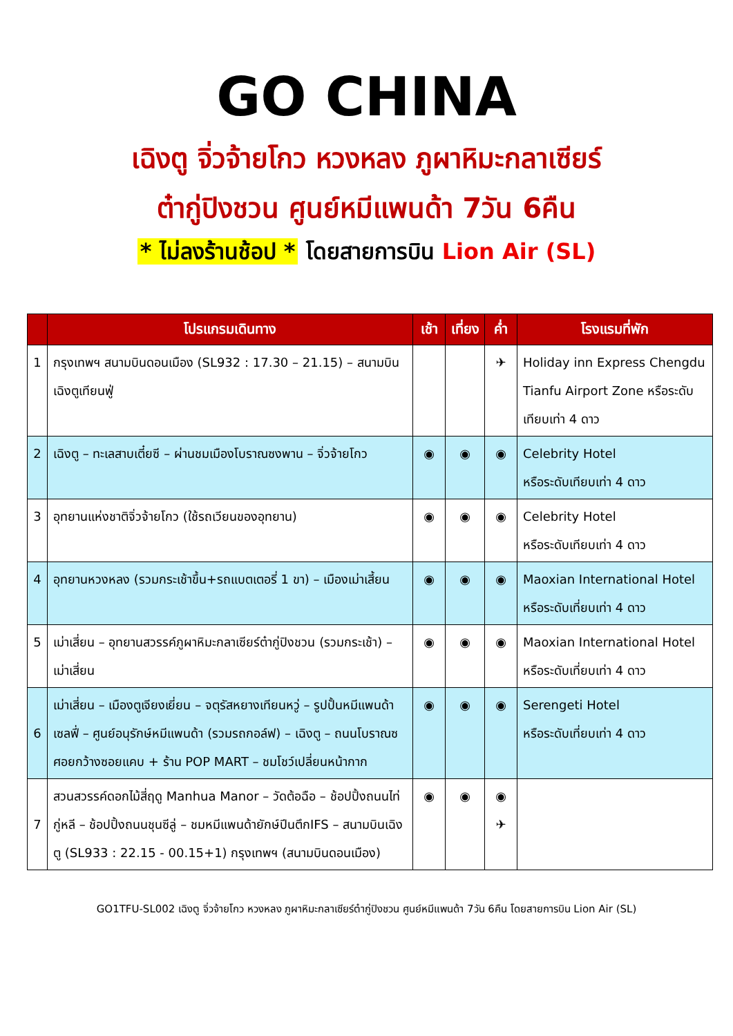GO CHINA
เฉิงตู จิ่วจ้ายโกว หวงหลง ภูผาหิมะกลาเซียร์
ต๋ากู่ปิงชวน ศูนย์หมีแพนด้า 7วัน 6คืน
* ไม่ลงร้านช้อป * โดยสายการบิน Lion Air (SL)
| | โปรแกรมเดินทาง | เช้า | เที่ยง | ค่ำ | โรงแรมที่พัก |
| --- | --- | --- | --- | --- | --- |
| 1 | กรุงเทพฯ สนามบินดอนเมือง (SL932 : 17.30 – 21.15) – สนามบินเฉิงตูเทียนฟู่ | | | ✈ | Holiday inn Express Chengdu Tianfu Airport Zone หรือระดับเทียบเท่า 4 ดาว |
| 2 | เฉิงตู – ทะเลสาบเตี๋ยซี – ผ่านชมเมืองโบราณซงพาน – จิ่วจ้ายโกว | ◉ | ◉ | ◉ | Celebrity Hotel หรือระดับเทียบเท่า 4 ดาว |
| 3 | อุทยานแห่งชาติจิ่วจ้ายโกว (ใช้รถเวียนของอุทยาน) | ◉ | ◉ | ◉ | Celebrity Hotel หรือระดับเทียบเท่า 4 ดาว |
| 4 | อุทยานหวงหลง (รวมกระเช้าขึ้น+รถแบตเตอรี่ 1 ขา) – เมืองเม่าเสี้ยน | ◉ | ◉ | ◉ | Maoxian International Hotel หรือระดับเที่ยบเท่า 4 ดาว |
| 5 | เม่าเสี่ยน – อุทยานสวรรค์ภูผาหิมะกลาเซียร์ต๋ากู่ปิงชวน (รวมกระเช้า) – เม่าเสี่ยน | ◉ | ◉ | ◉ | Maoxian International Hotel หรือระดับเที่ยบเท่า 4 ดาว |
| 6 | เม่าเสี่ยน – เมืองตูเจียงเยี่ยน – จตุรัสหยางเทียนหวู่ – รูปปั้นหมีแพนด้าเซลฟี่ – ศูนย์อนุรักษ์หมีแพนด้า (รวมรถกอล์ฟ) – เฉิงตู – ถนนโบราณซศอยกว้างซอยแคบ + ร้าน POP MART – ชมโชว์เปลี่ยนหน้ากาก | ◉ | ◉ | ◉ | Serengeti Hotel หรือระดับเที่ยบเท่า 4 ดาว |
| 7 | สวนสวรรค์ดอกไม้สี่ฤดู Manhua Manor – วัดต้อฉือ – ช้อปปิ้งถนนไท่กู่หลี – ช้อปปิ้งถนนชุนซีลู่ – ชมหมีแพนด้ายักษ์ปีนตึกIFS – สนามบินเฉิงตู (SL933 : 22.15 - 00.15+1) กรุงเทพฯ (สนามบินดอนเมือง) | ◉ | ◉ | ◉ ✈ | |
GO1TFU-SL002 เฉิงตู จิ่วจ้ายโกว หวงหลง ภูผาหิมะกลาเซียร์ต๋ากู่ปิงชวน ศูนย์หมีแพนด้า 7วัน 6คืน โดยสายการบิน Lion Air (SL)